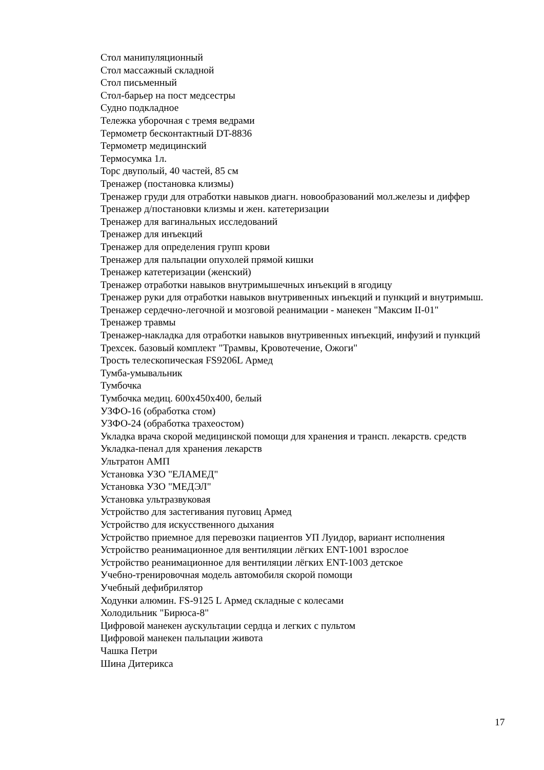Стол манипуляционный
Стол массажный складной
Стол письменный
Стол-барьер на пост медсестры
Судно подкладное
Тележка уборочная с тремя ведрами
Термометр бесконтактный DT-8836
Термометр медицинский
Термосумка 1л.
Торс двуполый, 40 частей, 85 см
Тренажер (постановка клизмы)
Тренажер груди для отработки навыков диагн. новообразований мол.железы и диффер
Тренажер д/постановки клизмы и жен. катетеризации
Тренажер для вагинальных исследований
Тренажер для инъекций
Тренажер для определения групп крови
Тренажер для пальпации опухолей прямой кишки
Тренажер катетеризации (женский)
Тренажер отработки навыков внутримышечных инъекций в ягодицу
Тренажер руки для отработки навыков внутривенных инъекций и пункций и внутримыш.
Тренажер сердечно-легочной и мозговой реанимации - манекен "Максим II-01"
Тренажер травмы
Тренажер-накладка для отработки навыков внутривенных инъекций, инфузий и пункций
Трехсек. базовый комплект "Трамвы, Кровотечение, Ожоги"
Трость телескопическая FS9206L Армед
Тумба-умывальник
Тумбочка
Тумбочка медиц. 600х450х400, белый
УЗФО-16 (обработка стом)
УЗФО-24 (обработка трахеостом)
Укладка врача скорой медицинской помощи для хранения и трансп. лекарств. средств
Укладка-пенал для хранения лекарств
Ультратон АМП
Установка УЗО "ЕЛАМЕД"
Установка УЗО "МЕДЭЛ"
Установка ультразвуковая
Устройство для застегивания пуговиц Армед
Устройство для искусственного дыхания
Устройство приемное для перевозки пациентов УП Луидор, вариант исполнения
Устройство реанимационное для вентиляции лёгких ENT-1001 взрослое
Устройство реанимационное для вентиляции лёгких ENT-1003 детское
Учебно-тренировочная модель автомобиля скорой помощи
Учебный дефибрилятор
Ходунки алюмин. FS-9125 L Армед складные с колесами
Холодильник "Бирюса-8"
Цифровой манекен аускультации сердца и легких с пультом
Цифровой манекен пальпации живота
Чашка Петри
Шина Дитерикса
17